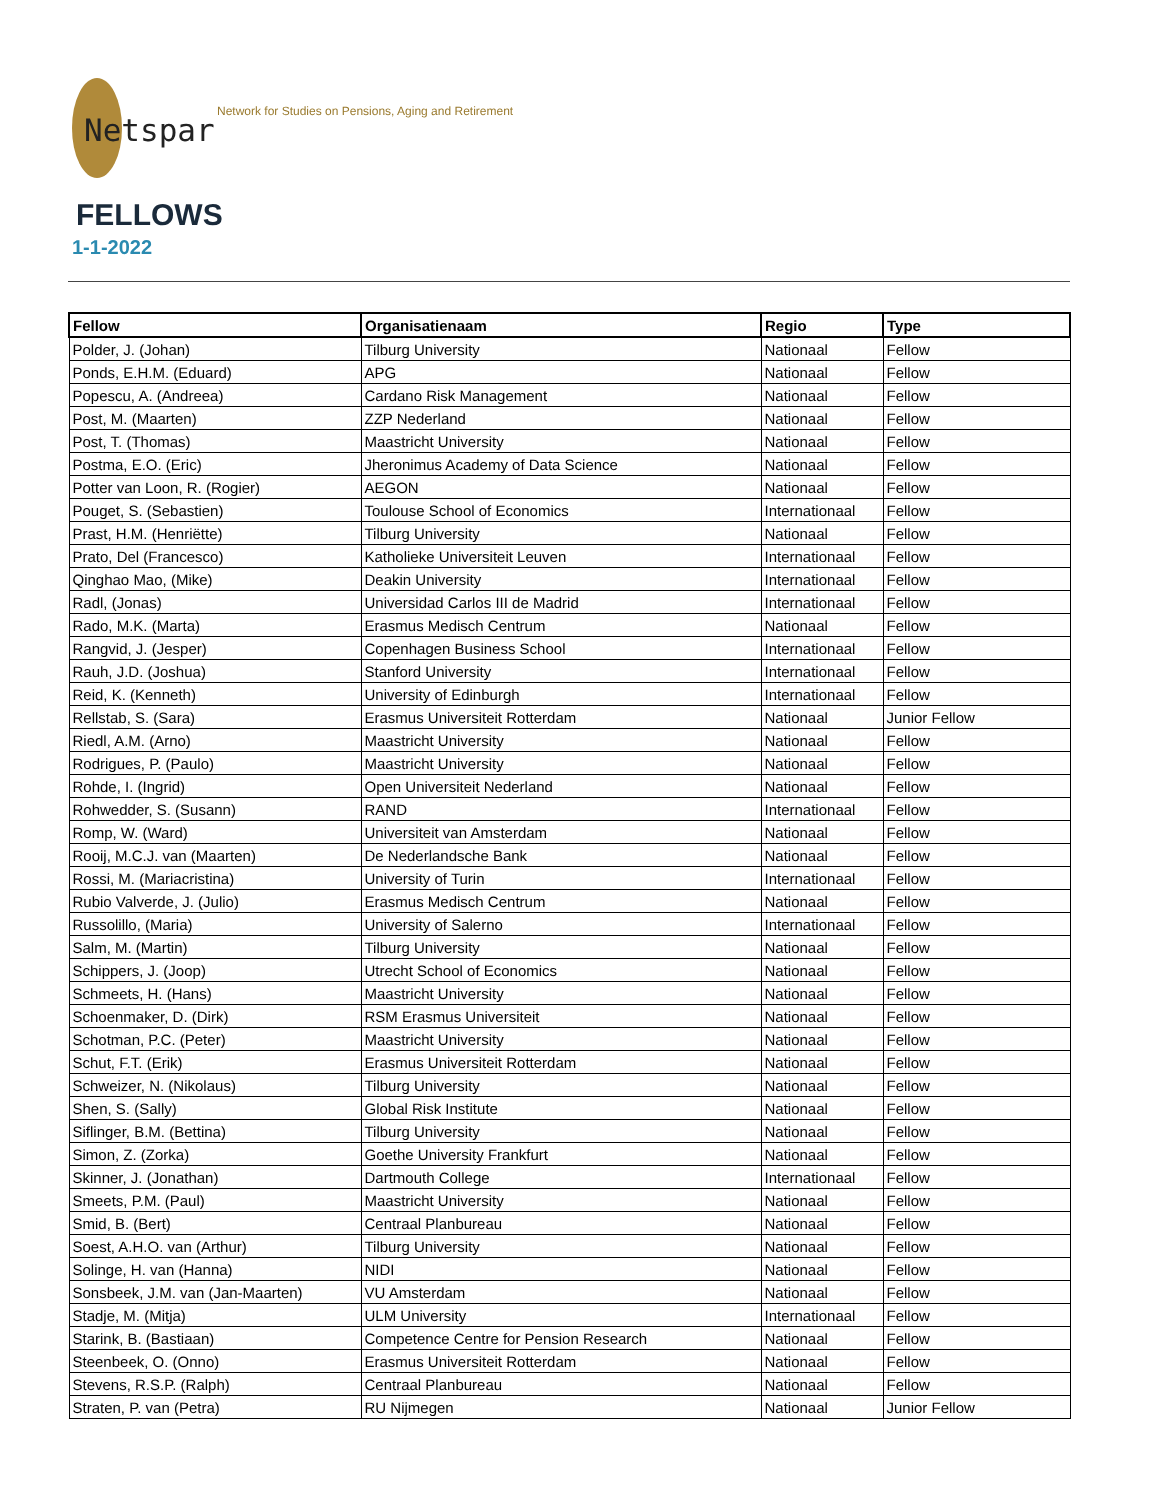Netspar
Network for Studies on Pensions, Aging and Retirement
FELLOWS
1-1-2022
| Fellow | Organisatienaam | Regio | Type |
| --- | --- | --- | --- |
| Polder, J. (Johan) | Tilburg University | Nationaal | Fellow |
| Ponds, E.H.M. (Eduard) | APG | Nationaal | Fellow |
| Popescu, A. (Andreea) | Cardano Risk Management | Nationaal | Fellow |
| Post, M. (Maarten) | ZZP Nederland | Nationaal | Fellow |
| Post, T. (Thomas) | Maastricht University | Nationaal | Fellow |
| Postma, E.O. (Eric) | Jheronimus Academy of Data Science | Nationaal | Fellow |
| Potter van Loon, R. (Rogier) | AEGON | Nationaal | Fellow |
| Pouget, S. (Sebastien) | Toulouse School of Economics | Internationaal | Fellow |
| Prast, H.M. (Henriëtte) | Tilburg University | Nationaal | Fellow |
| Prato, Del (Francesco) | Katholieke Universiteit Leuven | Internationaal | Fellow |
| Qinghao Mao, (Mike) | Deakin University | Internationaal | Fellow |
| Radl, (Jonas) | Universidad Carlos III de Madrid | Internationaal | Fellow |
| Rado, M.K. (Marta) | Erasmus Medisch Centrum | Nationaal | Fellow |
| Rangvid, J. (Jesper) | Copenhagen Business School | Internationaal | Fellow |
| Rauh, J.D. (Joshua) | Stanford University | Internationaal | Fellow |
| Reid, K. (Kenneth) | University of Edinburgh | Internationaal | Fellow |
| Rellstab, S. (Sara) | Erasmus Universiteit Rotterdam | Nationaal | Junior Fellow |
| Riedl, A.M. (Arno) | Maastricht University | Nationaal | Fellow |
| Rodrigues, P. (Paulo) | Maastricht University | Nationaal | Fellow |
| Rohde, I. (Ingrid) | Open Universiteit Nederland | Nationaal | Fellow |
| Rohwedder, S. (Susann) | RAND | Internationaal | Fellow |
| Romp, W. (Ward) | Universiteit van Amsterdam | Nationaal | Fellow |
| Rooij, M.C.J. van (Maarten) | De Nederlandsche Bank | Nationaal | Fellow |
| Rossi, M. (Mariacristina) | University of Turin | Internationaal | Fellow |
| Rubio Valverde, J. (Julio) | Erasmus Medisch Centrum | Nationaal | Fellow |
| Russolillo, (Maria) | University of Salerno | Internationaal | Fellow |
| Salm, M. (Martin) | Tilburg University | Nationaal | Fellow |
| Schippers, J. (Joop) | Utrecht School of Economics | Nationaal | Fellow |
| Schmeets, H. (Hans) | Maastricht University | Nationaal | Fellow |
| Schoenmaker, D. (Dirk) | RSM Erasmus Universiteit | Nationaal | Fellow |
| Schotman, P.C. (Peter) | Maastricht University | Nationaal | Fellow |
| Schut, F.T. (Erik) | Erasmus Universiteit Rotterdam | Nationaal | Fellow |
| Schweizer, N. (Nikolaus) | Tilburg University | Nationaal | Fellow |
| Shen, S. (Sally) | Global Risk Institute | Nationaal | Fellow |
| Siflinger, B.M. (Bettina) | Tilburg University | Nationaal | Fellow |
| Simon, Z. (Zorka) | Goethe University Frankfurt | Nationaal | Fellow |
| Skinner, J. (Jonathan) | Dartmouth College | Internationaal | Fellow |
| Smeets, P.M. (Paul) | Maastricht University | Nationaal | Fellow |
| Smid, B. (Bert) | Centraal Planbureau | Nationaal | Fellow |
| Soest, A.H.O. van (Arthur) | Tilburg University | Nationaal | Fellow |
| Solinge, H. van (Hanna) | NIDI | Nationaal | Fellow |
| Sonsbeek, J.M. van (Jan-Maarten) | VU Amsterdam | Nationaal | Fellow |
| Stadje, M. (Mitja) | ULM University | Internationaal | Fellow |
| Starink, B. (Bastiaan) | Competence Centre for Pension Research | Nationaal | Fellow |
| Steenbeek, O. (Onno) | Erasmus Universiteit Rotterdam | Nationaal | Fellow |
| Stevens, R.S.P. (Ralph) | Centraal Planbureau | Nationaal | Fellow |
| Straten, P. van (Petra) | RU Nijmegen | Nationaal | Junior Fellow |